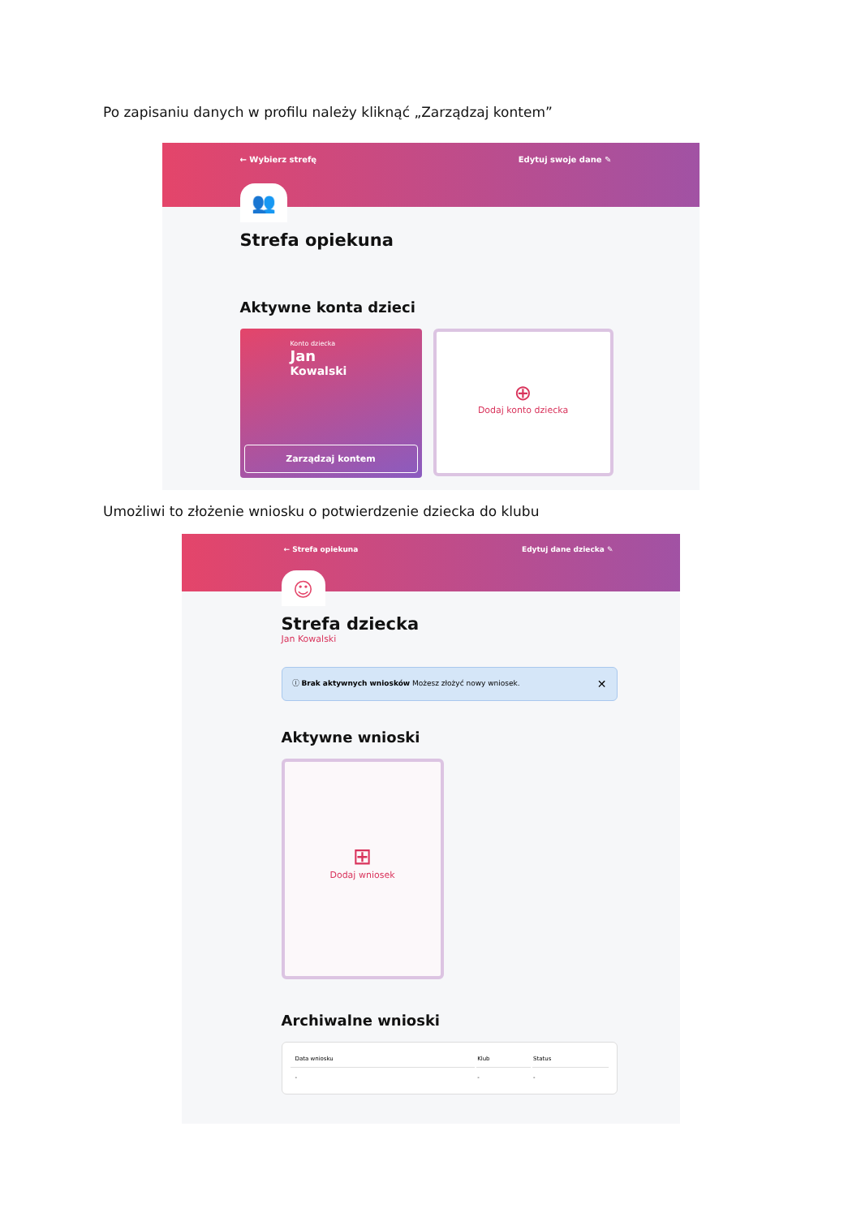Po zapisaniu danych w profilu należy kliknąć „Zarządzaj kontem”
← Wybierz strefę Edytuj swoje dane ✎
👥
Strefa opiekuna
Aktywne konta dzieci
Konto dziecka
Jan
Kowalski
Zarządzaj kontem
⊕
Dodaj konto dziecka
Umożliwi to złożenie wniosku o potwierdzenie dziecka do klubu
← Strefa opiekuna Edytuj dane dziecka ✎
☺
Strefa dziecka
Jan Kowalski
ⓘ Brak aktywnych wniosków Możesz złożyć nowy wniosek. ✕
Aktywne wnioski
⊞
Dodaj wniosek
Archiwalne wnioski
| Data wniosku | Klub | Status |
| --- | --- | --- |
| - | - | - |